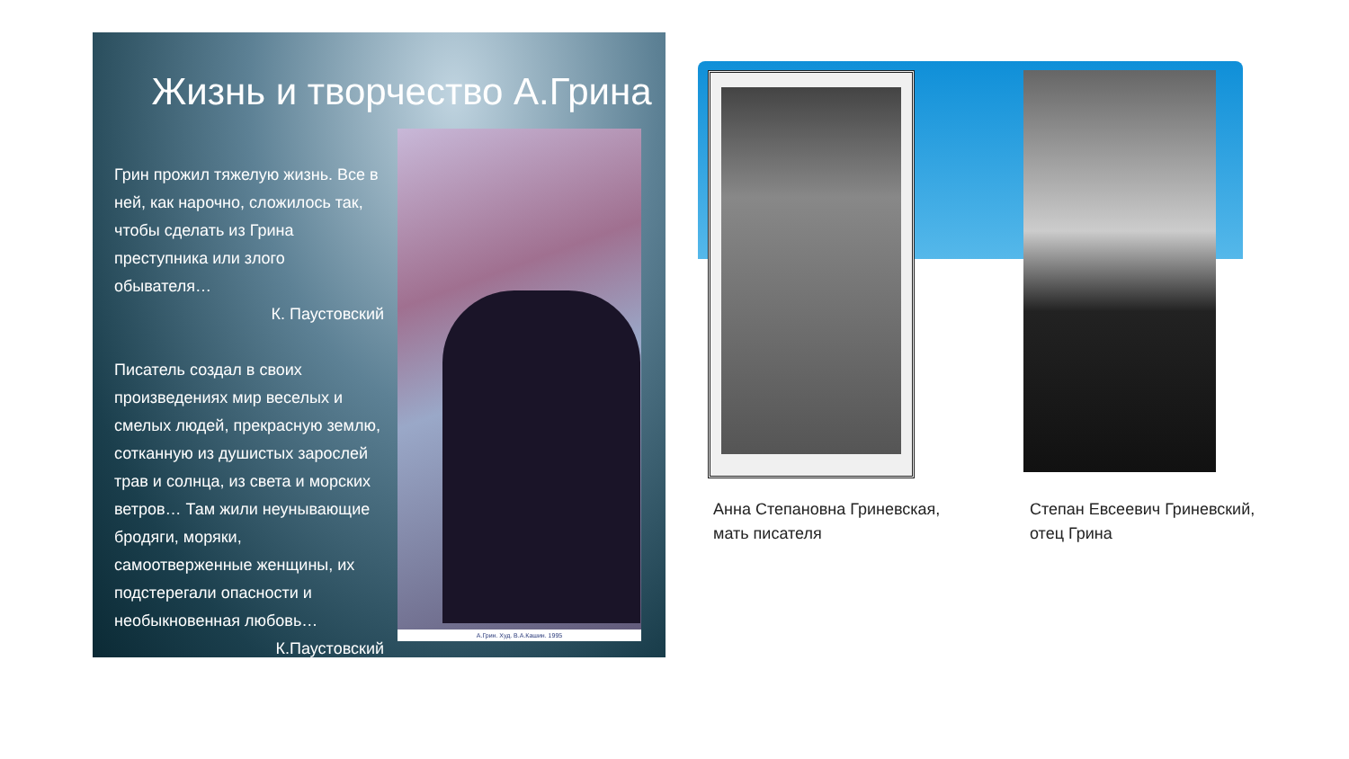Жизнь и творчество А.Грина
Грин прожил тяжелую жизнь. Все в ней, как нарочно, сложилось так, чтобы сделать из Грина преступника или злого обывателя…
К. Паустовский
Писатель создал в своих произведениях мир веселых и смелых людей, прекрасную землю, сотканную из душистых зарослей трав и солнца, из света и морских ветров… Там жили неунывающие бродяги, моряки, самоотверженные женщины, их подстерегали опасности и необыкновенная любовь…
К.Паустовский
А.Грин. Худ. В.А.Кашин. 1995
Анна Степановна Гриневская,
мать писателя
Степан Евсеевич Гриневский,
отец Грина